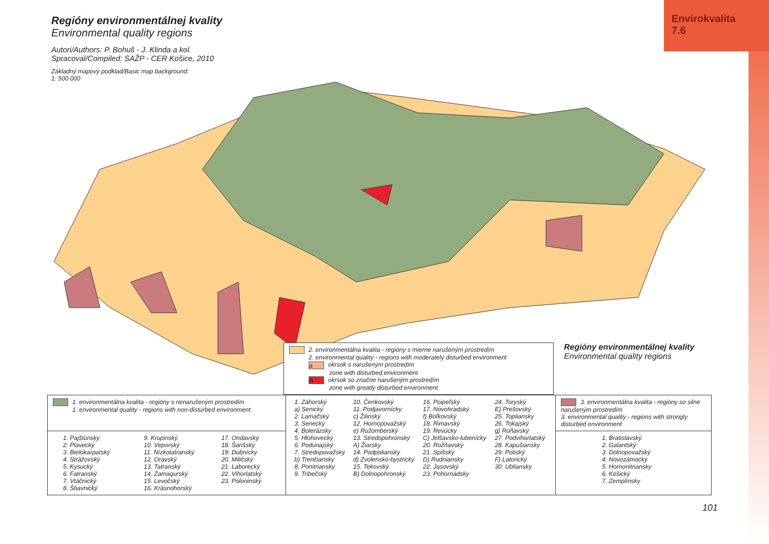Envirokvalita
7.6
Regióny environmentálnej kvality
Environmental quality regions
Autori/Authors: P. Bohuš - J. Klinda a kol.
Spracoval/Compiled: SAŽP - CER Košice, 2010
Základný mapový podklad/Basic map background:
1: 500 000
Regióny environmentálnej kvality
Environmental quality regions
2. environmentálna kvalita - regióny s mierne narušeným prostredím
2. environmental quality - regions with moderately disturbed environment
a okrsok s narušeným prostredím
zone with disturbed environment
Aokrsok so značne narušeným prostredím
zone with greatly disturbed environment
| 1. environmentálna kvalita - regióny s nenarušeným prostredím 1. environmental quality - regions with non-disturbed environment | / 1. Záhorský a) Senický 2. Lamačský 3. Senecký 4. Bolerázsky 5. Hlohovecký 6. Podunajský 7. Stredopovažský b) Trenčiansky 8. Ponitriansky 9. Tribečský / 10. Čenkovský 11. Podjavornícky c) Žilinský 12. Hornopovažský e) Ružomberský 13. Stredopohronský A) Žiarsky 14. Podpoliansky d) Zvolensko-bystrický 15. Tekovský B) Dolnopohronský / 16. Poipeľský 17. Novohradský f) Boľkovský 18. Rimavský 19. Revúcky C) Jelšavsko-lubenícky 20. Rožňavský 21. Spišský D) Rudniansky 22. Jasovský 23. Pohornádsky / 24. Toryský E) Prešovský 25. Topliansky 26. Tokajský g) Roňavský 27. Podvihorlatský 28. Kapušiansky 29. Potiský F) Latorický 30. Ubliansky / | 3. environmentálna kvalita - regióny so silne narušeným prostredím 3. environmental quality - regions with strongly disturbed environment |
| / 1. Pajštúnsky 2. Plavecký 3. Bielokarpatský 4. Strážovský 5. Kysucký 6. Fatranský 7. Vtáčnický 8. Štiavnický / 9. Krupinský 10. Veporský 11. Nízkotatranský 12. Oravský 13. Tatranský 14. Zamagurský 15. Levočský 16. Krásnohorský / 17. Ondavský 18. Šarišský 19. Dubnícky 20. Miličský 21. Laborecký 22. Vihorlatský 23. Poloninský / | | 1. Bratislavský 2. Galantský 3. Dolnopovažský 4. Novozámocký 5. Hornonitriansky 6. Košický 7. Zemplínsky |
101